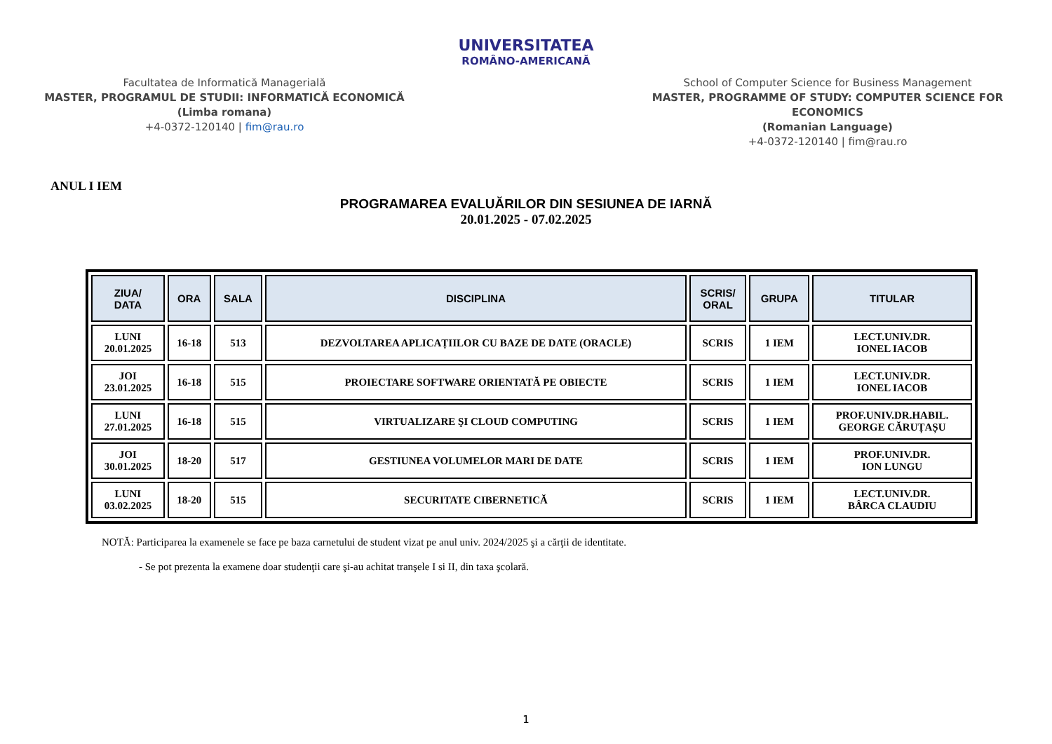Facultatea de Informatică Managerială
MASTER, PROGRAMUL DE STUDII: INFORMATICĂ ECONOMICĂ
(Limba romana)
+4-0372-120140 | fim@rau.ro
UNIVERSITATEA
ROMÂNO-AMERICANĂ
School of Computer Science for Business Management
MASTER, PROGRAMME OF STUDY: COMPUTER SCIENCE FOR ECONOMICS
(Romanian Language)
+4-0372-120140 | fim@rau.ro
ANUL I IEM
PROGRAMAREA EVALUĂRILOR DIN SESIUNEA DE IARNĂ
20.01.2025 - 07.02.2025
| ZIUA/ DATA | ORA | SALA | DISCIPLINA | SCRIS/ ORAL | GRUPA | TITULAR |
| --- | --- | --- | --- | --- | --- | --- |
| LUNI 20.01.2025 | 16-18 | 513 | DEZVOLTAREA APLICAȚIILOR CU BAZE DE DATE (ORACLE) | SCRIS | 1 IEM | LECT.UNIV.DR. IONEL IACOB |
| JOI 23.01.2025 | 16-18 | 515 | PROIECTARE SOFTWARE ORIENTATĂ PE OBIECTE | SCRIS | 1 IEM | LECT.UNIV.DR. IONEL IACOB |
| LUNI 27.01.2025 | 16-18 | 515 | VIRTUALIZARE ŞI CLOUD COMPUTING | SCRIS | 1 IEM | PROF.UNIV.DR.HABIL. GEORGE CĂRUȚAȘU |
| JOI 30.01.2025 | 18-20 | 517 | GESTIUNEA VOLUMELOR MARI DE DATE | SCRIS | 1 IEM | PROF.UNIV.DR. ION LUNGU |
| LUNI 03.02.2025 | 18-20 | 515 | SECURITATE CIBERNETICĂ | SCRIS | 1 IEM | LECT.UNIV.DR. BÂRCA CLAUDIU |
NOTĂ: Participarea la examenele se face pe baza carnetului de student vizat pe anul univ. 2024/2025 şi a cărţii de identitate.
- Se pot prezenta la examene doar studenţii care şi-au achitat tranşele I si II, din taxa şcolară.
1